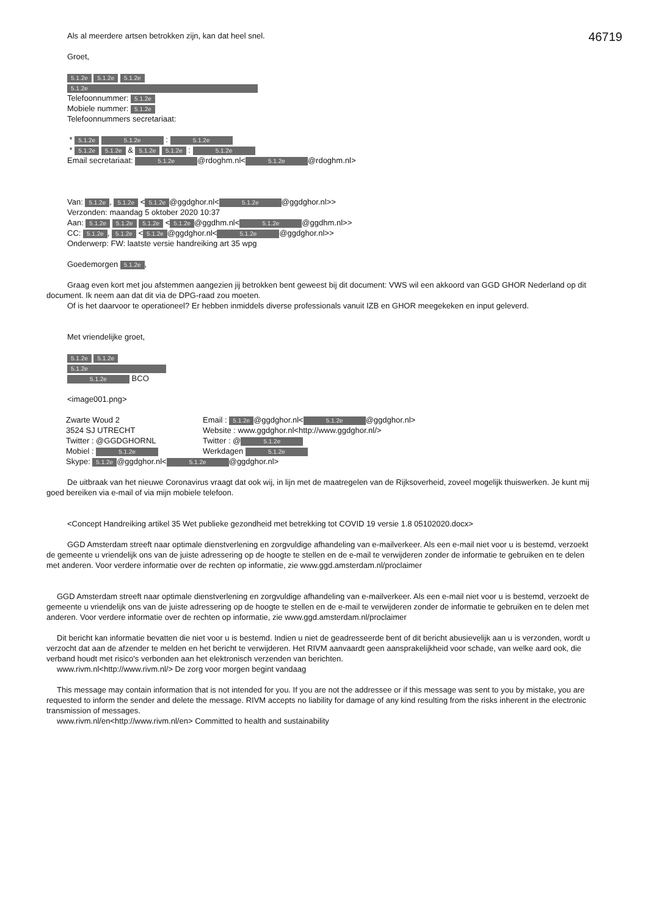46719
Als al meerdere artsen betrokken zijn, kan dat heel snel.
Groet,
5.1.2e 5.1.2e 5.1.2e
5.1.2e
Telefoonnummer: 5.1.2e
Mobiele nummer: 5.1.2e
Telefoonnummers secretariaat:
* 5.1.2e 5.1.2e : 5.1.2e
* 5.1.2e 5.1.2e & 5.1.2e 5.1.2e : 5.1.2e
Email secretariaat: 5.1.2e @rdoghm.nl< 5.1.2e @rdoghm.nl>
Van: 5.1.2e, 5.1.2e < 5.1.2e @ggdghor.nl< 5.1.2e @ggdghor.nl>>
Verzonden: maandag 5 oktober 2020 10:37
Aan: 5.1.2e 5.1.2e 5.1.2e < 5.1.2e @ggdhm.nl< 5.1.2e @ggdhm.nl>>
CC: 5.1.2e, 5.1.2e < 5.1.2e @ggdghor.nl< 5.1.2e @ggdghor.nl>>
Onderwerp: FW: laatste versie handreiking art 35 wpg
Goedemorgen 5.1.2e,
Graag even kort met jou afstemmen aangezien jij betrokken bent geweest bij dit document: VWS wil een akkoord van GGD GHOR Nederland op dit document. Ik neem aan dat dit via de DPG-raad zou moeten.
Of is het daarvoor te operationeel? Er hebben inmiddels diverse professionals vanuit IZB en GHOR meegekeken en input geleverd.
Met vriendelijke groet,
5.1.2e 5.1.2e
5.1.2e
5.1.2e BCO
<image001.png>
| Zwarte Woud 2 | Email : 5.1.2e @ggdghor.nl< 5.1.2e @ggdghor.nl> |
| 3524 SJ UTRECHT | Website : www.ggdghor.nl<http://www.ggdghor.nl/> |
| Twitter : @GGDGHORNL | Twitter : @ 5.1.2e |
| Mobiel : 5.1.2e | Werkdagen 5.1.2e |
| Skype: 5.1.2e @ggdghor.nl< 5.1.2e @ggdghor.nl> | |
De uitbraak van het nieuwe Coronavirus vraagt dat ook wij, in lijn met de maatregelen van de Rijksoverheid, zoveel mogelijk thuiswerken. Je kunt mij goed bereiken via e-mail of via mijn mobiele telefoon.
<Concept Handreiking artikel 35 Wet publieke gezondheid met betrekking tot COVID 19 versie 1.8 05102020.docx>
GGD Amsterdam streeft naar optimale dienstverlening en zorgvuldige afhandeling van e-mailverkeer. Als een e-mail niet voor u is bestemd, verzoekt de gemeente u vriendelijk ons van de juiste adressering op de hoogte te stellen en de e-mail te verwijderen zonder de informatie te gebruiken en te delen met anderen. Voor verdere informatie over de rechten op informatie, zie www.ggd.amsterdam.nl/proclaimer
GGD Amsterdam streeft naar optimale dienstverlening en zorgvuldige afhandeling van e-mailverkeer. Als een e-mail niet voor u is bestemd, verzoekt de gemeente u vriendelijk ons van de juiste adressering op de hoogte te stellen en de e-mail te verwijderen zonder de informatie te gebruiken en te delen met anderen. Voor verdere informatie over de rechten op informatie, zie www.ggd.amsterdam.nl/proclaimer
Dit bericht kan informatie bevatten die niet voor u is bestemd. Indien u niet de geadresseerde bent of dit bericht abusievelijk aan u is verzonden, wordt u verzocht dat aan de afzender te melden en het bericht te verwijderen. Het RIVM aanvaardt geen aansprakelijkheid voor schade, van welke aard ook, die verband houdt met risico's verbonden aan het elektronisch verzenden van berichten.
www.rivm.nl<http://www.rivm.nl/> De zorg voor morgen begint vandaag
This message may contain information that is not intended for you. If you are not the addressee or if this message was sent to you by mistake, you are requested to inform the sender and delete the message. RIVM accepts no liability for damage of any kind resulting from the risks inherent in the electronic transmission of messages.
www.rivm.nl/en<http://www.rivm.nl/en> Committed to health and sustainability